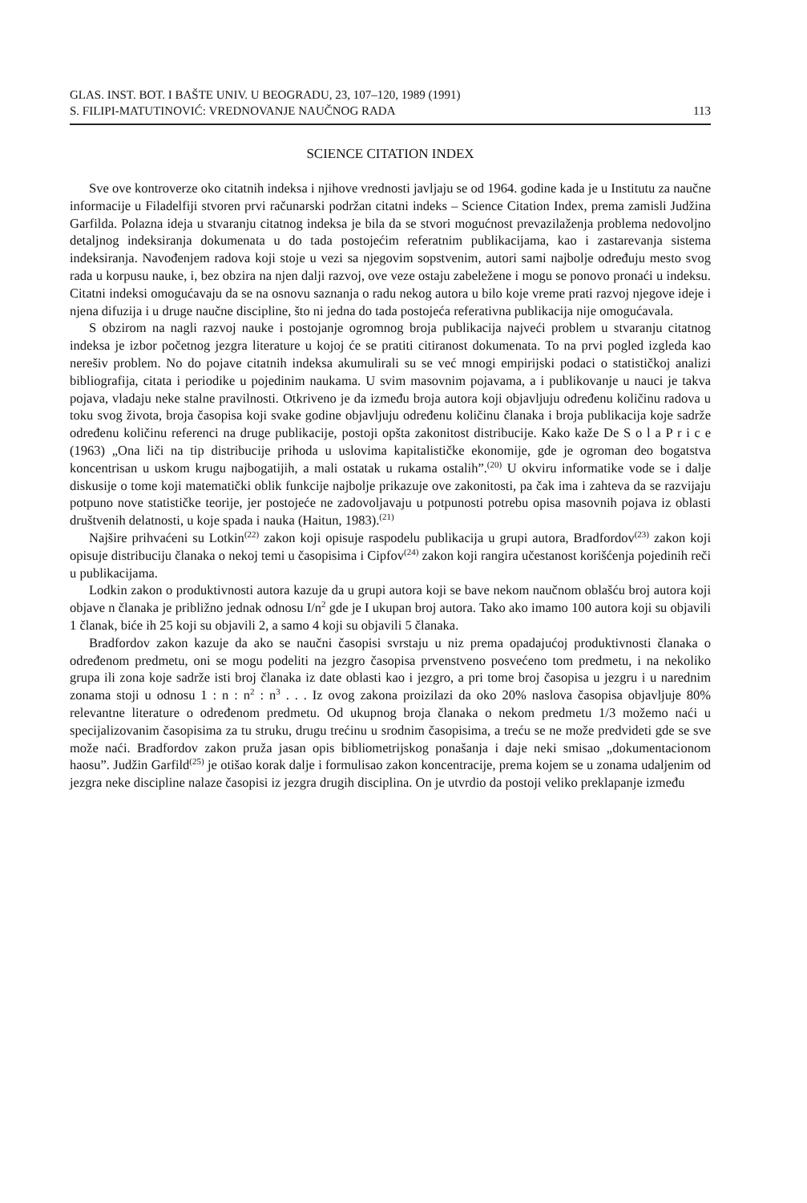GLAS. INST. BOT. I BAŠTE UNIV. U BEOGRADU, 23, 107–120, 1989 (1991)
S. FILIPI-MATUTINOVIĆ: VREDNOVANJE NAUČNOG RADA 113
SCIENCE CITATION INDEX
Sve ove kontroverze oko citatnih indeksa i njihove vrednosti javljaju se od 1964. godine kada je u Institutu za naučne informacije u Filadelfiji stvoren prvi računarski podržan citatni indeks – Science Citation Index, prema zamisli Judžina Garfilda. Polazna ideja u stvaranju citatnog indeksa je bila da se stvori mogućnost prevazilaženja problema nedovoljno detaljnog indeksiranja dokumenata u do tada postojećim referatnim publikacijama, kao i zastarevanja sistema indeksiranja. Navođenjem radova koji stoje u vezi sa njegovim sopstvenim, autori sami najbolje određuju mesto svog rada u korpusu nauke, i, bez obzira na njen dalji razvoj, ove veze ostaju zabeležene i mogu se ponovo pronaći u indeksu. Citatni indeksi omogućavaju da se na osnovu saznanja o radu nekog autora u bilo koje vreme prati razvoj njegove ideje i njena difuzija i u druge naučne discipline, što ni jedna do tada postojeća referativna publikacija nije omogućavala.
S obzirom na nagli razvoj nauke i postojanje ogromnog broja publikacija najveći problem u stvaranju citatnog indeksa je izbor početnog jezgra literature u kojoj će se pratiti citiranost dokumenata. To na prvi pogled izgleda kao nerešiv problem. No do pojave citatnih indeksa akumulirali su se već mnogi empirijski podaci o statističkoj analizi bibliografija, citata i periodike u pojedinim naukama. U svim masovnim pojavama, a i publikovanje u nauci je takva pojava, vladaju neke stalne pravilnosti. Otkriveno je da između broja autora koji objavljuju određenu količinu radova u toku svog života, broja časopisa koji svake godine objavljuju određenu količinu članaka i broja publikacija koje sadrže određenu količinu referenci na druge publikacije, postoji opšta zakonitost distribucije. Kako kaže De S o l a P r i c e (1963) „Ona liči na tip distribucije prihoda u uslovima kapitalističke ekonomije, gde je ogroman deo bogatstva koncentrisan u uskom krugu najbogatijih, a mali ostatak u rukama ostalih”.<sup>(20)</sup> U okviru informatike vode se i dalje diskusije o tome koji matematički oblik funkcije najbolje prikazuje ove zakonitosti, pa čak ima i zahteva da se razvijaju potpuno nove statističke teorije, jer postojeće ne zadovoljavaju u potpunosti potrebu opisa masovnih pojava iz oblasti društvenih delatnosti, u koje spada i nauka (Haitun, 1983).<sup>(21)</sup>
Najšire prihvaćeni su Lotkin<sup>(22)</sup> zakon koji opisuje raspodelu publikacija u grupi autora, Bradfordov<sup>(23)</sup> zakon koji opisuje distribuciju članaka o nekoj temi u časopisima i Cipfov<sup>(24)</sup> zakon koji rangira učestanost korišćenja pojedinih reči u publikacijama.
Lodkin zakon o produktivnosti autora kazuje da u grupi autora koji se bave nekom naučnom oblašću broj autora koji objave n članaka je približno jednak odnosu I/n<sup>2</sup> gde je I ukupan broj autora. Tako ako imamo 100 autora koji su objavili 1 članak, biće ih 25 koji su objavili 2, a samo 4 koji su objavili 5 članaka.
Bradfordov zakon kazuje da ako se naučni časopisi svrstaju u niz prema opadajućoj produktivnosti članaka o određenom predmetu, oni se mogu podeliti na jezgro časopisa prvenstveno posvećeno tom predmetu, i na nekoliko grupa ili zona koje sadrže isti broj članaka iz date oblasti kao i jezgro, a pri tome broj časopisa u jezgru i u narednim zonama stoji u odnosu 1 : n : n<sup>2</sup> : n<sup>3</sup> . . . Iz ovog zakona proizilazi da oko 20% naslova časopisa objavljuje 80% relevantne literature o određenom predmetu. Od ukupnog broja članaka o nekom predmetu 1/3 možemo naći u specijalizovanim časopisima za tu struku, drugu trećinu u srodnim časopisima, a treću se ne može predvideti gde se sve može naći. Bradfordov zakon pruža jasan opis bibliometrijskog ponašanja i daje neki smisao „dokumentacionom haosu”. Judžin Garfild<sup>(25)</sup> je otišao korak dalje i formulisao zakon koncentracije, prema kojem se u zonama udaljenim od jezgra neke discipline nalaze časopisi iz jezgra drugih disciplina. On je utvrdio da postoji veliko preklapanje između